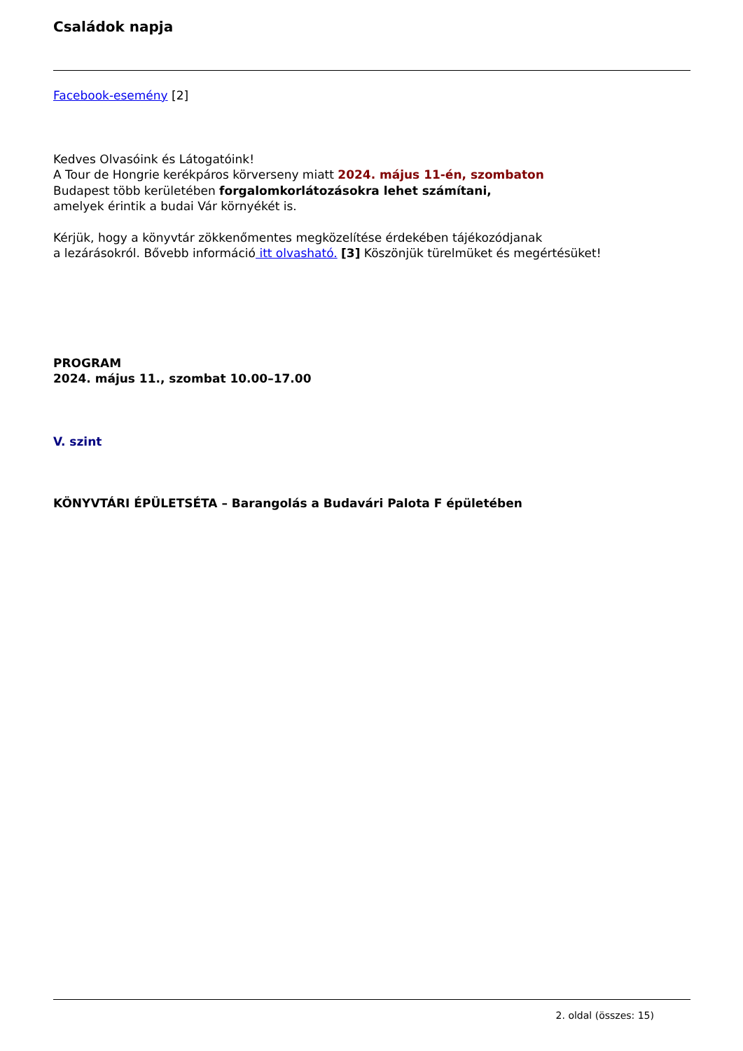Családok napja
Facebook-esemény [2]
Kedves Olvasóink és Látogatóink!
A Tour de Hongrie kerékpáros körverseny miatt 2024. május 11-én, szombaton
Budapest több kerületében forgalomkorlátozásokra lehet számítani,
amelyek érintik a budai Vár környékét is.
Kérjük, hogy a könyvtár zökkenőmentes megközelítése érdekében tájékozódjanak
a lezárásokról. Bővebb információ itt olvasható. [3] Köszönjük türelmüket és megértésüket!
PROGRAM
2024. május 11., szombat 10.00–17.00
V. szint
KÖNYVTÁRI ÉPÜLETSÉTA – Barangolás a Budavári Palota F épületében
2. oldal (összes: 15)